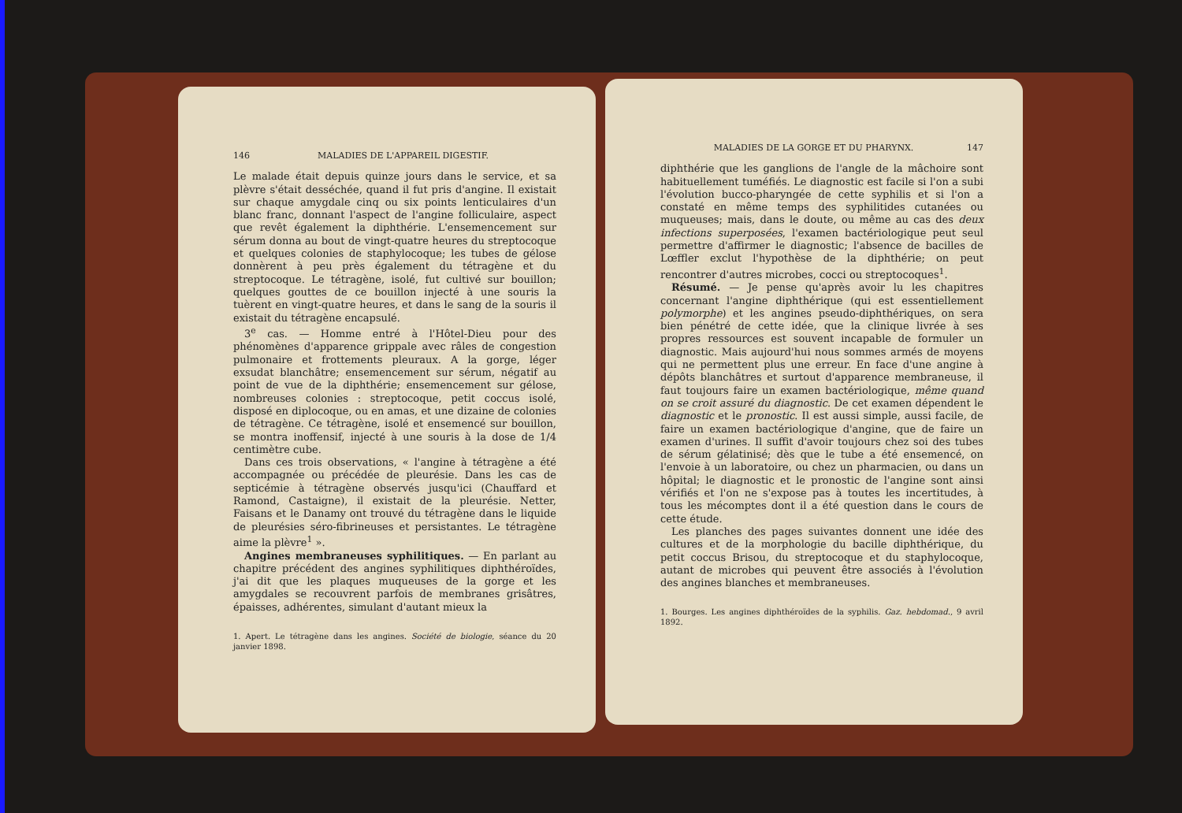146 MALADIES DE L'APPAREIL DIGESTIF.
Le malade était depuis quinze jours dans le service, et sa plèvre s'était desséchée, quand il fut pris d'angine. Il existait sur chaque amygdale cinq ou six points lenticulaires d'un blanc franc, donnant l'aspect de l'angine folliculaire, aspect que revêt également la diphthérie. L'ensemencement sur sérum donna au bout de vingt-quatre heures du streptocoque et quelques colonies de staphylocoque; les tubes de gélose donnèrent à peu près également du tétragène et du streptocoque. Le tétragène, isolé, fut cultivé sur bouillon; quelques gouttes de ce bouillon injecté à une souris la tuèrent en vingt-quatre heures, et dans le sang de la souris il existait du tétragène encapsulé.
3<sup>e</sup> cas. — Homme entré à l'Hôtel-Dieu pour des phénomènes d'apparence grippale avec râles de congestion pulmonaire et frottements pleuraux. A la gorge, léger exsudat blanchâtre; ensemencement sur sérum, négatif au point de vue de la diphthérie; ensemencement sur gélose, nombreuses colonies : streptocoque, petit coccus isolé, disposé en diplocoque, ou en amas, et une dizaine de colonies de tétragène. Ce tétragène, isolé et ensemencé sur bouillon, se montra inoffensif, injecté à une souris à la dose de 1/4 centimètre cube.
Dans ces trois observations, « l'angine à tétragène a été accompagnée ou précédée de pleurésie. Dans les cas de septicémie à tétragène observés jusqu'ici (Chauffard et Ramond, Castaigne), il existait de la pleurésie. Netter, Faisans et le Danamy ont trouvé du tétragène dans le liquide de pleurésies séro-fibrineuses et persistantes. Le tétragène aime la plèvre<sup>1</sup> ».
Angines membraneuses syphilitiques. — En parlant au chapitre précédent des angines syphilitiques diphthéroïdes, j'ai dit que les plaques muqueuses de la gorge et les amygdales se recouvrent parfois de membranes grisâtres, épaisses, adhérentes, simulant d'autant mieux la
1. Apert. Le tétragène dans les angines. Société de biologie, séance du 20 janvier 1898.
MALADIES DE LA GORGE ET DU PHARYNX. 147
diphthérie que les ganglions de l'angle de la mâchoire sont habituellement tuméfiés. Le diagnostic est facile si l'on a subi l'évolution bucco-pharyngée de cette syphilis et si l'on a constaté en même temps des syphilitides cutanées ou muqueuses; mais, dans le doute, ou même au cas des deux infections superposées, l'examen bactériologique peut seul permettre d'affirmer le diagnostic; l'absence de bacilles de Lœffler exclut l'hypothèse de la diphthérie; on peut rencontrer d'autres microbes, cocci ou streptocoques<sup>1</sup>.
Résumé. — Je pense qu'après avoir lu les chapitres concernant l'angine diphthérique (qui est essentiellement polymorphe) et les angines pseudo-diphthériques, on sera bien pénétré de cette idée, que la clinique livrée à ses propres ressources est souvent incapable de formuler un diagnostic. Mais aujourd'hui nous sommes armés de moyens qui ne permettent plus une erreur. En face d'une angine à dépôts blanchâtres et surtout d'apparence membraneuse, il faut toujours faire un examen bactériologique, même quand on se croit assuré du diagnostic. De cet examen dépendent le diagnostic et le pronostic. Il est aussi simple, aussi facile, de faire un examen bactériologique d'angine, que de faire un examen d'urines. Il suffit d'avoir toujours chez soi des tubes de sérum gélatinisé; dès que le tube a été ensemencé, on l'envoie à un laboratoire, ou chez un pharmacien, ou dans un hôpital; le diagnostic et le pronostic de l'angine sont ainsi vérifiés et l'on ne s'expose pas à toutes les incertitudes, à tous les mécomptes dont il a été question dans le cours de cette étude.
Les planches des pages suivantes donnent une idée des cultures et de la morphologie du bacille diphthérique, du petit coccus Brisou, du streptocoque et du staphylocoque, autant de microbes qui peuvent être associés à l'évolution des angines blanches et membraneuses.
1. Bourges. Les angines diphthéroïdes de la syphilis. Gaz. hebdomad., 9 avril 1892.